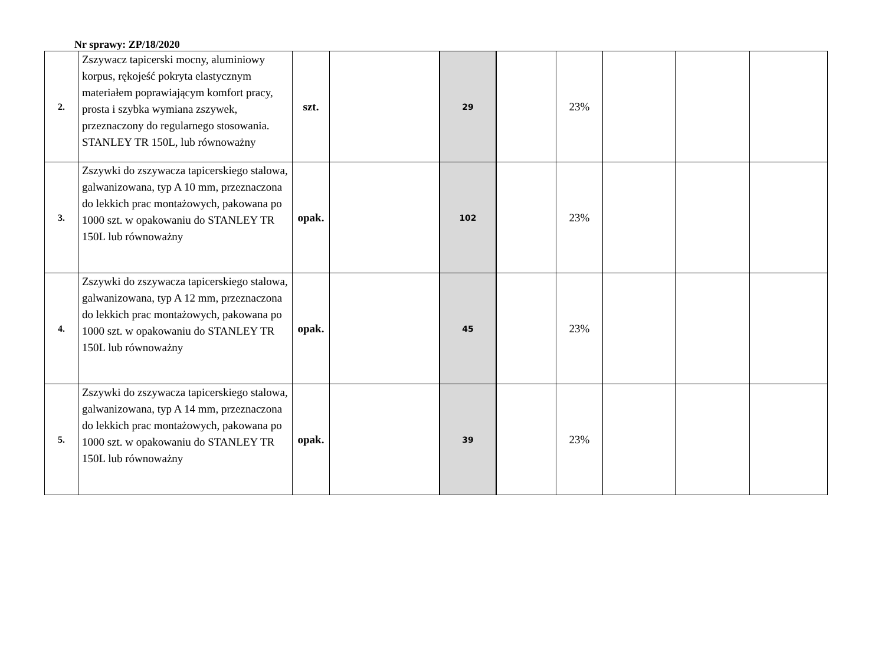Nr sprawy: ZP/18/2020
| 2. | Zszywacz tapicerski mocny, aluminiowy korpus, rękojeść pokryta elastycznym materiałem poprawiającym komfort pracy, prosta i szybka wymiana zszywek, przeznaczony do regularnego stosowania. STANLEY TR 150L, lub równoważny | szt. | | 29 | | 23% | | | |
| 3. | Zszywki do zszywacza tapicerskiego stalowa, galwanizowana, typ A 10 mm, przeznaczona do lekkich prac montażowych, pakowana po 1000 szt. w opakowaniu do STANLEY TR 150L lub równoważny | opak. | | 102 | | 23% | | | |
| 4. | Zszywki do zszywacza tapicerskiego stalowa, galwanizowana, typ A 12 mm, przeznaczona do lekkich prac montażowych, pakowana po 1000 szt. w opakowaniu do STANLEY TR 150L lub równoważny | opak. | | 45 | | 23% | | | |
| 5. | Zszywki do zszywacza tapicerskiego stalowa, galwanizowana, typ A 14 mm, przeznaczona do lekkich prac montażowych, pakowana po 1000 szt. w opakowaniu do STANLEY TR 150L lub równoważny | opak. | | 39 | | 23% | | | |